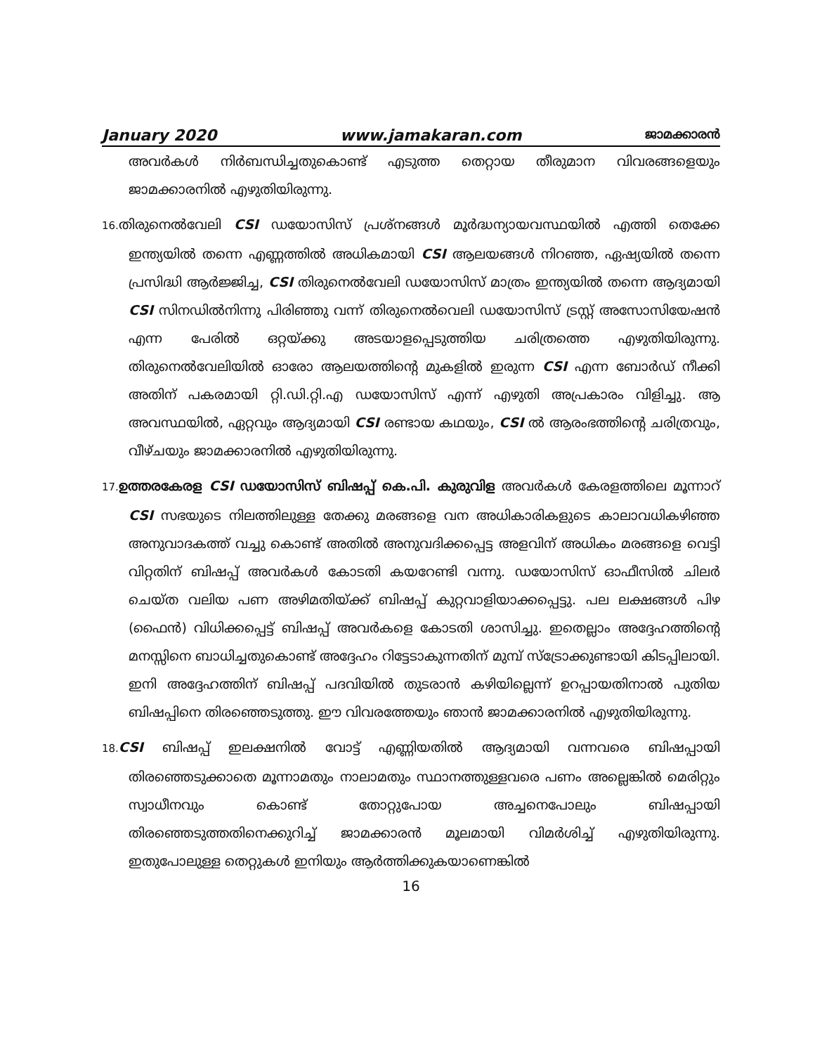January 2020 www.jamakaran.com ജാമക്കാരൻ
അവർകൾ നിർബന്ധിച്ചതുകൊണ്ട് എടുത്ത തെറ്റായ തീരുമാന വിവരങ്ങളെയും ജാമക്കാരനിൽ എഴുതിയിരുന്നു.
16. തിരുനെൽവേലി CSI ഡയോസിസ് പ്രശ്നങ്ങൾ മൂർദ്ധന്യായവസ്ഥയിൽ എത്തി തെക്കേ ഇന്ത്യയിൽ തന്നെ എണ്ണത്തിൽ അധികമായി CSI ആലയങ്ങൾ നിറഞ്ഞ, ഏഷ്യയിൽ തന്നെ പ്രസിദ്ധി ആർജ്ജിച്ച, CSI തിരുനെൽവേലി ഡയോസിസ് മാത്രം ഇന്ത്യയിൽ തന്നെ ആദ്യമായി CSI സിനഡിൽനിന്നു പിരിഞ്ഞു വന്ന് തിരുനെൽവെലി ഡയോസിസ് ട്രസ്റ്റ് അസോസിയേഷൻ എന്ന പേരിൽ ഒറ്റയ്ക്കു അടയാളപ്പെടുത്തിയ ചരിത്രത്തെ എഴുതിയിരുന്നു. തിരുനെൽവേലിയിൽ ഓരോ ആലയത്തിന്റെ മുകളിൽ ഇരുന്ന CSI എന്ന ബോർഡ് നീക്കി അതിന് പകരമായി റ്റി.ഡി.റ്റി.എ ഡയോസിസ് എന്ന് എഴുതി അപ്രകാരം വിളിച്ചു. ആ അവസ്ഥയിൽ, ഏറ്റവും ആദ്യമായി CSI രണ്ടായ കഥയും, CSI ൽ ആരംഭത്തിന്റെ ചരിത്രവും, വീഴ്ചയും ജാമക്കാരനിൽ എഴുതിയിരുന്നു.
17. ഉത്തരകേരള CSI ഡയോസിസ് ബിഷപ്പ് കെ.പി. കുരുവിള അവർകൾ കേരളത്തിലെ മൂന്നാറ് CSI സഭയുടെ നിലത്തിലുള്ള തേക്കു മരങ്ങളെ വന അധികാരികളുടെ കാലാവധികഴിഞ്ഞ അനുവാദകത്ത് വച്ചു കൊണ്ട് അതിൽ അനുവദിക്കപ്പെട്ട അളവിന് അധികം മരങ്ങളെ വെട്ടി വിറ്റതിന് ബിഷപ്പ് അവർകൾ കോടതി കയറേണ്ടി വന്നു. ഡയോസിസ് ഓഫീസിൽ ചിലർ ചെയ്ത വലിയ പണ അഴിമതിയ്ക്ക് ബിഷപ്പ് കുറ്റവാളിയാക്കപ്പെട്ടു. പല ലക്ഷങ്ങൾ പിഴ (ഫൈൻ) വിധിക്കപ്പെട്ട് ബിഷപ്പ് അവർകളെ കോടതി ശാസിച്ചു. ഇതെല്ലാം അദ്ദേഹത്തിന്റെ മനസ്സിനെ ബാധിച്ചതുകൊണ്ട് അദ്ദേഹം റിട്ടേടാകുന്നതിന് മുമ്പ് സ്ട്രോക്കുണ്ടായി കിടപ്പിലായി. ഇനി അദ്ദേഹത്തിന് ബിഷപ്പ് പദവിയിൽ തുടരാൻ കഴിയില്ലെന്ന് ഉറപ്പായതിനാൽ പുതിയ ബിഷപ്പിനെ തിരഞ്ഞെടുത്തു. ഈ വിവരത്തേയും ഞാൻ ജാമക്കാരനിൽ എഴുതിയിരുന്നു.
18. CSI ബിഷപ്പ് ഇലക്ഷനിൽ വോട്ട് എണ്ണിയതിൽ ആദ്യമായി വന്നവരെ ബിഷപ്പായി തിരഞ്ഞെടുക്കാതെ മൂന്നാമതും നാലാമതും സ്ഥാനത്തുള്ളവരെ പണം അല്ലെങ്കിൽ മെരിറ്റും സ്വാധീനവും കൊണ്ട് തോറ്റുപോയ അച്ചനെപോലും ബിഷപ്പായി തിരഞ്ഞെടുത്തതിനെക്കുറിച്ച് ജാമക്കാരൻ മൂലമായി വിമർശിച്ച് എഴുതിയിരുന്നു. ഇതുപോലുള്ള തെറ്റുകൾ ഇനിയും ആർത്തിക്കുകയാണെങ്കിൽ
16